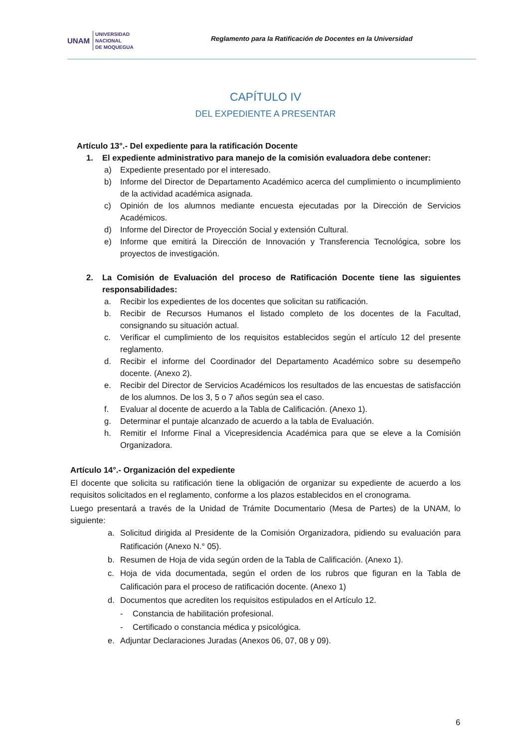UNAM
UNIVERSIDAD
NACIONAL
DE MOQUEGUA
Reglamento para la Ratificación de Docentes en la Universidad
CAPÍTULO IV
DEL EXPEDIENTE A PRESENTAR
Artículo 13°.- Del expediente para la ratificación Docente
1. El expediente administrativo para manejo de la comisión evaluadora debe contener:
a) Expediente presentado por el interesado.
b) Informe del Director de Departamento Académico acerca del cumplimiento o incumplimiento de la actividad académica asignada.
c) Opinión de los alumnos mediante encuesta ejecutadas por la Dirección de Servicios Académicos.
d) Informe del Director de Proyección Social y extensión Cultural.
e) Informe que emitirá la Dirección de Innovación y Transferencia Tecnológica, sobre los proyectos de investigación.
2. La Comisión de Evaluación del proceso de Ratificación Docente tiene las siguientes responsabilidades:
a. Recibir los expedientes de los docentes que solicitan su ratificación.
b. Recibir de Recursos Humanos el listado completo de los docentes de la Facultad, consignando su situación actual.
c. Verificar el cumplimiento de los requisitos establecidos según el artículo 12 del presente reglamento.
d. Recibir el informe del Coordinador del Departamento Académico sobre su desempeño docente. (Anexo 2).
e. Recibir del Director de Servicios Académicos los resultados de las encuestas de satisfacción de los alumnos. De los 3, 5 o 7 años según sea el caso.
f. Evaluar al docente de acuerdo a la Tabla de Calificación. (Anexo 1).
g. Determinar el puntaje alcanzado de acuerdo a la tabla de Evaluación.
h. Remitir el Informe Final a Vicepresidencia Académica para que se eleve a la Comisión Organizadora.
Artículo 14°.- Organización del expediente
El docente que solicita su ratificación tiene la obligación de organizar su expediente de acuerdo a los requisitos solicitados en el reglamento, conforme a los plazos establecidos en el cronograma.
Luego presentará a través de la Unidad de Trámite Documentario (Mesa de Partes) de la UNAM, lo siguiente:
a. Solicitud dirigida al Presidente de la Comisión Organizadora, pidiendo su evaluación para Ratificación (Anexo N.° 05).
b. Resumen de Hoja de vida según orden de la Tabla de Calificación. (Anexo 1).
c. Hoja de vida documentada, según el orden de los rubros que figuran en la Tabla de Calificación para el proceso de ratificación docente. (Anexo 1)
d. Documentos que acrediten los requisitos estipulados en el Artículo 12.
- Constancia de habilitación profesional.
- Certificado o constancia médica y psicológica.
e. Adjuntar Declaraciones Juradas (Anexos 06, 07, 08 y 09).
6